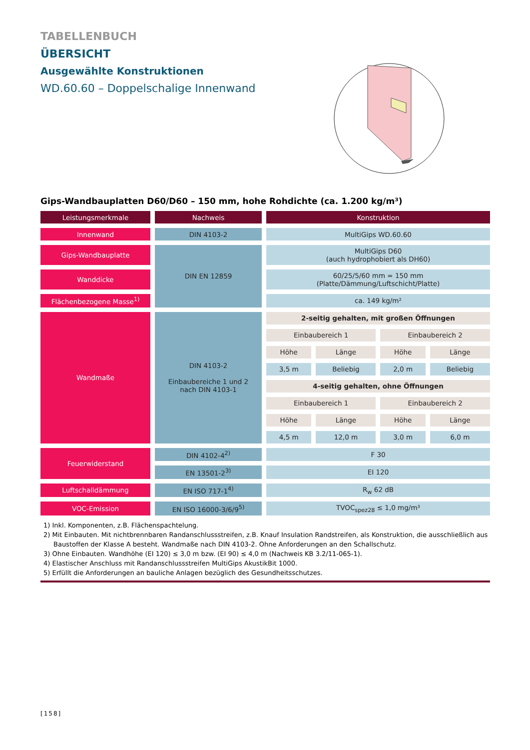TABELLENBUCH
ÜBERSICHT
Ausgewählte Konstruktionen
WD.60.60 – Doppelschalige Innenwand
Gips-Wandbauplatten D60/D60 – 150 mm, hohe Rohdichte (ca. 1.200 kg/m³)
| Leistungsmerkmale | Nachweis | Konstruktion | | | |
| --- | --- | --- | --- | --- | --- |
| Innenwand | DIN 4103-2 | MultiGips WD.60.60 | | | |
| Gips-Wandbauplatte | DIN EN 12859 | MultiGips D60 (auch hydrophobiert als DH60) | | | |
| Wanddicke | | 60/25/5/60 mm = 150 mm (Platte/Dämmung/Luftschicht/Platte) | | | |
| Flächenbezogene Masse<sup>1)</sup> | | ca. 149 kg/m² | | | |
| Wandmaße | DIN 4103-2 Einbaubereiche 1 und 2 nach DIN 4103-1 | 2-seitig gehalten, mit großen Öffnungen | | | |
| | | Einbaubereich 1 | | Einbaubereich 2 | |
| | | Höhe | Länge | Höhe | Länge |
| | | 3,5 m | Beliebig | 2,0 m | Beliebig |
| | | 4-seitig gehalten, ohne Öffnungen | | | |
| | | Einbaubereich 1 | | Einbaubereich 2 | |
| | | Höhe | Länge | Höhe | Länge |
| | | 4,5 m | 12,0 m | 3,0 m | 6,0 m |
| Feuerwiderstand | DIN 4102-4<sup>2)</sup> | F 30 | | | |
| | EN 13501-2<sup>3)</sup> | EI 120 | | | |
| Luftschalldämmung | EN ISO 717-1<sup>4)</sup> | R<sub>w</sub> 62 dB | | | |
| VOC-Emission | EN ISO 16000-3/6/9<sup>5)</sup> | TVOC<sub>spez28</sub> ≤ 1,0 mg/m³ | | | |
1) Inkl. Komponenten, z.B. Flächenspachtelung.
2) Mit Einbauten. Mit nichtbrennbaren Randanschlussstreifen, z.B. Knauf Insulation Randstreifen, als Konstruktion, die ausschließlich aus Baustoffen der Klasse A besteht. Wandmaße nach DIN 4103-2. Ohne Anforderungen an den Schallschutz.
3) Ohne Einbauten. Wandhöhe (EI 120) ≤ 3,0 m bzw. (EI 90) ≤ 4,0 m (Nachweis KB 3.2/11-065-1).
4) Elastischer Anschluss mit Randanschlussstreifen MultiGips AkustikBit 1000.
5) Erfüllt die Anforderungen an bauliche Anlagen bezüglich des Gesundheitsschutzes.
[158]